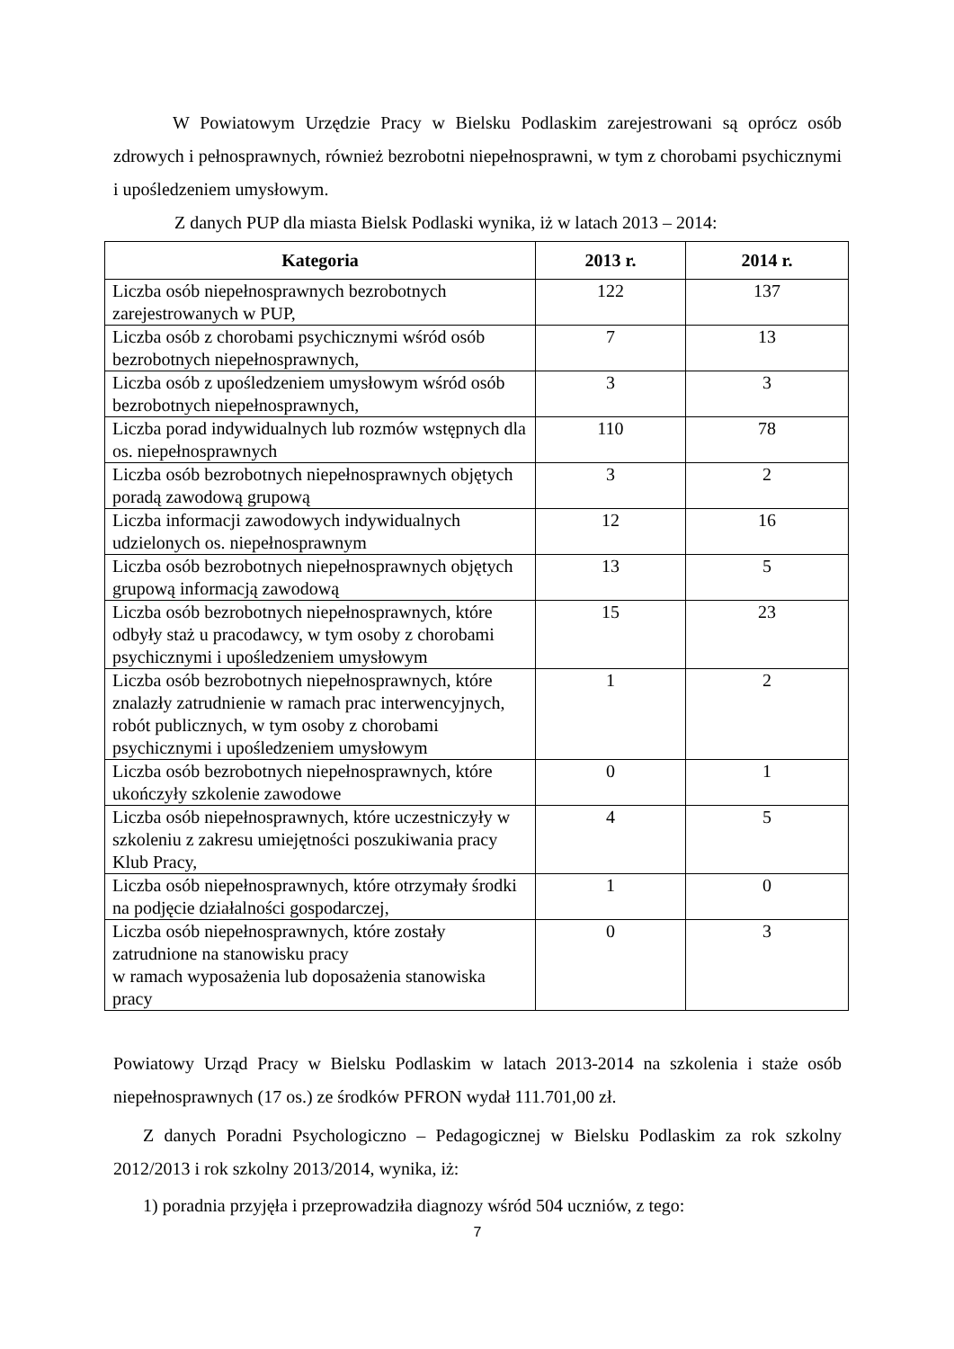W Powiatowym Urzędzie Pracy w Bielsku Podlaskim zarejestrowani są oprócz osób zdrowych i pełnosprawnych, również bezrobotni niepełnosprawni, w tym z chorobami psychicznymi i upośledzeniem umysłowym.
Z danych PUP dla miasta Bielsk Podlaski wynika, iż w latach 2013 – 2014:
| Kategoria | 2013 r. | 2014 r. |
| --- | --- | --- |
| Liczba osób niepełnosprawnych bezrobotnych zarejestrowanych w PUP, | 122 | 137 |
| Liczba osób z chorobami psychicznymi wśród osób bezrobotnych niepełnosprawnych, | 7 | 13 |
| Liczba osób z upośledzeniem umysłowym wśród osób bezrobotnych niepełnosprawnych, | 3 | 3 |
| Liczba porad indywidualnych lub rozmów wstępnych dla os. niepełnosprawnych | 110 | 78 |
| Liczba osób bezrobotnych niepełnosprawnych objętych poradą zawodową grupową | 3 | 2 |
| Liczba informacji zawodowych indywidualnych udzielonych os. niepełnosprawnym | 12 | 16 |
| Liczba osób bezrobotnych niepełnosprawnych objętych grupową informacją zawodową | 13 | 5 |
| Liczba osób bezrobotnych niepełnosprawnych, które odbyły staż u pracodawcy, w tym osoby z chorobami psychicznymi i upośledzeniem umysłowym | 15 | 23 |
| Liczba osób bezrobotnych niepełnosprawnych, które znalazły zatrudnienie w ramach prac interwencyjnych, robót publicznych, w tym osoby z chorobami psychicznymi i upośledzeniem umysłowym | 1 | 2 |
| Liczba osób bezrobotnych niepełnosprawnych, które ukończyły szkolenie zawodowe | 0 | 1 |
| Liczba osób niepełnosprawnych, które uczestniczyły w szkoleniu z zakresu umiejętności poszukiwania pracy Klub Pracy, | 4 | 5 |
| Liczba osób niepełnosprawnych, które otrzymały środki na podjęcie działalności gospodarczej, | 1 | 0 |
| Liczba osób niepełnosprawnych, które zostały zatrudnione na stanowisku pracy w ramach wyposażenia lub doposażenia stanowiska pracy | 0 | 3 |
Powiatowy Urząd Pracy w Bielsku Podlaskim w latach 2013-2014 na szkolenia i staże osób niepełnosprawnych (17 os.) ze środków PFRON wydał 111.701,00 zł.
Z danych Poradni Psychologiczno – Pedagogicznej w Bielsku Podlaskim za rok szkolny 2012/2013 i rok szkolny 2013/2014, wynika, iż:
1) poradnia przyjęła i przeprowadziła diagnozy wśród 504 uczniów, z tego:
7